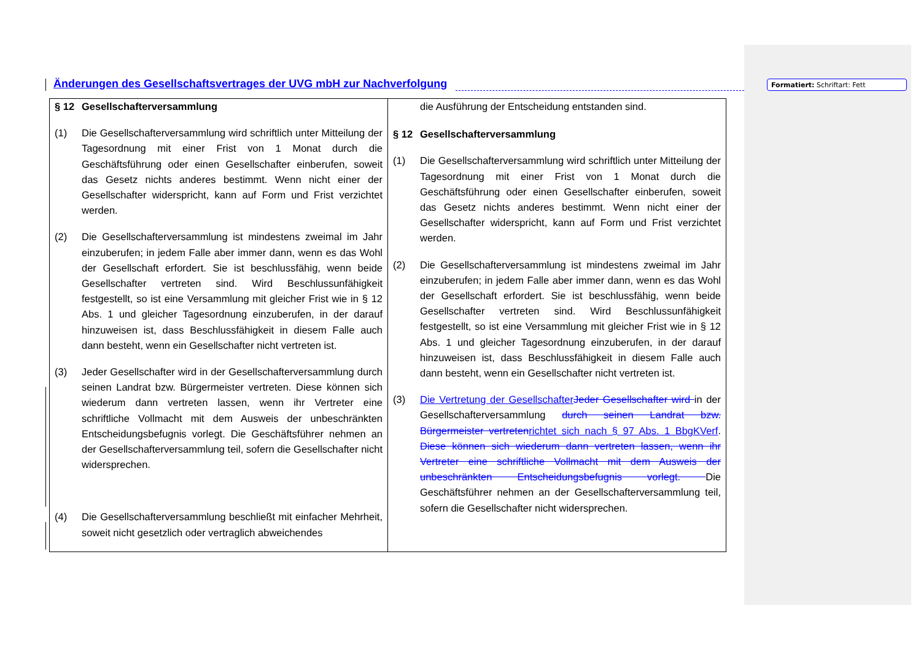Formatiert: Schriftart: Fett
Änderungen des Gesellschaftsvertrages der UVG mbH zur Nachverfolgung
| § 12 Gesellschafterversammlung (1) Die Gesellschafterversammlung wird schriftlich unter Mitteilung der Tagesordnung mit einer Frist von 1 Monat durch die Geschäftsführung oder einen Gesellschafter einberufen, soweit das Gesetz nichts anderes bestimmt. Wenn nicht einer der Gesellschafter widerspricht, kann auf Form und Frist verzichtet werden. (2) Die Gesellschafterversammlung ist mindestens zweimal im Jahr einzuberufen; in jedem Falle aber immer dann, wenn es das Wohl der Gesellschaft erfordert. Sie ist beschlussfähig, wenn beide Gesellschafter vertreten sind. Wird Beschlussunfähigkeit festgestellt, so ist eine Versammlung mit gleicher Frist wie in § 12 Abs. 1 und gleicher Tagesordnung einzuberufen, in der darauf hinzuweisen ist, dass Beschlussfähigkeit in diesem Falle auch dann besteht, wenn ein Gesellschafter nicht vertreten ist. (3) Jeder Gesellschafter wird in der Gesellschafterversammlung durch seinen Landrat bzw. Bürgermeister vertreten. Diese können sich wiederum dann vertreten lassen, wenn ihr Vertreter eine schriftliche Vollmacht mit dem Ausweis der unbeschränkten Entscheidungsbefugnis vorlegt. Die Geschäftsführer nehmen an der Gesellschafterversammlung teil, sofern die Gesellschafter nicht widersprechen. (4) Die Gesellschafterversammlung beschließt mit einfacher Mehrheit, soweit nicht gesetzlich oder vertraglich abweichendes | die Ausführung der Entscheidung entstanden sind. § 12 Gesellschafterversammlung (1) Die Gesellschafterversammlung wird schriftlich unter Mitteilung der Tagesordnung mit einer Frist von 1 Monat durch die Geschäftsführung oder einen Gesellschafter einberufen, soweit das Gesetz nichts anderes bestimmt. Wenn nicht einer der Gesellschafter widerspricht, kann auf Form und Frist verzichtet werden. (2) Die Gesellschafterversammlung ist mindestens zweimal im Jahr einzuberufen; in jedem Falle aber immer dann, wenn es das Wohl der Gesellschaft erfordert. Sie ist beschlussfähig, wenn beide Gesellschafter vertreten sind. Wird Beschlussunfähigkeit festgestellt, so ist eine Versammlung mit gleicher Frist wie in § 12 Abs. 1 und gleicher Tagesordnung einzuberufen, in der darauf hinzuweisen ist, dass Beschlussfähigkeit in diesem Falle auch dann besteht, wenn ein Gesellschafter nicht vertreten ist. (3) Die Vertretung der Gesellschafter Jeder Gesellschafter wird in der Gesellschafterversammlung durch seinen Landrat bzw. Bürgermeister vertreten richtet sich nach § 97 Abs. 1 BbgKVerf . Diese können sich wiederum dann vertreten lassen, wenn ihr Vertreter eine schriftliche Vollmacht mit dem Ausweis der unbeschränkten Entscheidungsbefugnis vorlegt. Die Geschäftsführer nehmen an der Gesellschafterversammlung teil, sofern die Gesellschafter nicht widersprechen. |